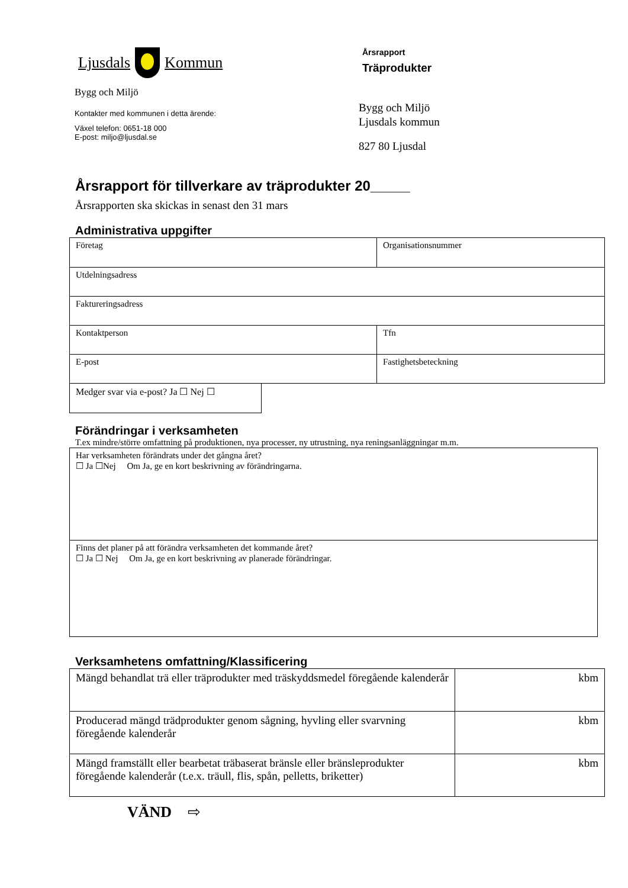Ljusdals Kommun
Bygg och Miljö
Kontakter med kommunen i detta ärende:
Växel telefon: 0651-18 000
E-post: miljo@ljusdal.se
Årsrapport
Träprodukter
Bygg och Miljö
Ljusdals kommun
827 80 Ljusdal
Årsrapport för tillverkare av träprodukter 20_____
Årsrapporten ska skickas in senast den 31 mars
Administrativa uppgifter
| Företag | Organisationsnummer |
| Utdelningsadress | |
| Faktureringsadress | |
| Kontaktperson | Tfn |
| E-post | Fastighetsbeteckning |
| Medger svar via e-post? Ja ☐ Nej ☐ |
Förändringar i verksamheten
T.ex mindre/större omfattning på produktionen, nya processer, ny utrustning, nya reningsanläggningar m.m.
| Har verksamheten förändrats under det gångna året? ☐ Ja ☐Nej Om Ja, ge en kort beskrivning av förändringarna. |
| Finns det planer på att förändra verksamheten det kommande året? ☐ Ja ☐ Nej Om Ja, ge en kort beskrivning av planerade förändringar. |
Verksamhetens omfattning/Klassificering
| Mängd behandlat trä eller träprodukter med träskyddsmedel föregående kalenderår | kbm |
| Producerad mängd trädprodukter genom sågning, hyvling eller svarvning föregående kalenderår | kbm |
| Mängd framställt eller bearbetat träbaserat bränsle eller bränsleprodukter föregående kalenderår (t.e.x. träull, flis, spån, pelletts, briketter) | kbm |
VÄND ⇨